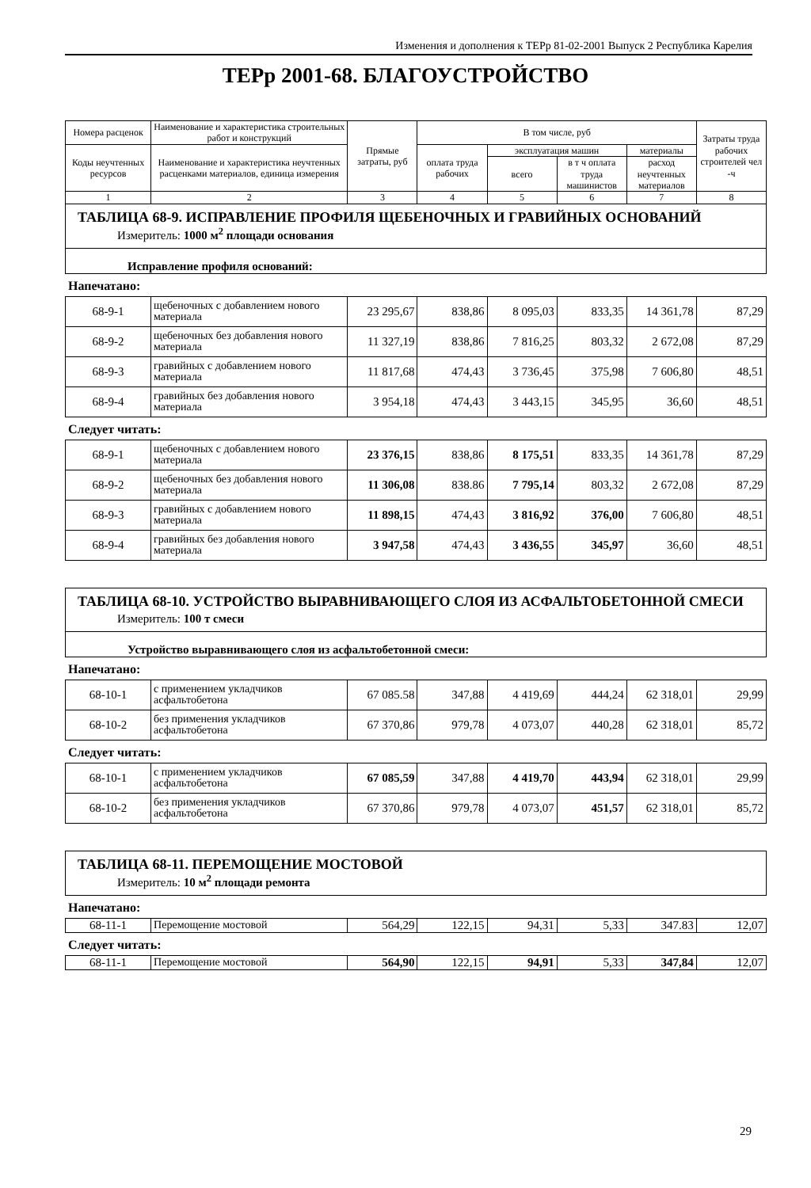Изменения и дополнения к ТЕРр 81-02-2001 Выпуск 2 Республика Карелия
ТЕРр 2001-68. БЛАГОУСТРОЙСТВО
| Номера расценок | Наименование и характеристика строительных работ и конструкций | Прямые затраты, руб | В том числе, руб | | | | Затраты труда рабочих строителей чел -ч |
| --- | --- | --- | --- | --- | --- | --- | --- |
| Коды неучтенных ресурсов | Наименование и характеристика неучтенных расценками материалов, единица измерения | | оплата труда рабочих | эксплуатация машин | | материалы | |
| | | | | всего | в т ч оплата труда машинистов | расход неучтенных материалов | |
| 1 | 2 | 3 | 4 | 5 | 6 | 7 | 8 |
ТАБЛИЦА 68-9. ИСПРАВЛЕНИЕ ПРОФИЛЯ ЩЕБЕНОЧНЫХ И ГРАВИЙНЫХ ОСНОВАНИЙ
Измеритель: 1000 м<sup>2</sup> площади основания
Исправление профиля оснований:
Напечатано:
| 68-9-1 | щебеночных с добавлением нового материала | 23 295,67 | 838,86 | 8 095,03 | 833,35 | 14 361,78 | 87,29 |
| 68-9-2 | щебеночных без добавления нового материала | 11 327,19 | 838,86 | 7 816,25 | 803,32 | 2 672,08 | 87,29 |
| 68-9-3 | гравийных с добавлением нового материала | 11 817,68 | 474,43 | 3 736,45 | 375,98 | 7 606,80 | 48,51 |
| 68-9-4 | гравийных без добавления нового материала | 3 954,18 | 474,43 | 3 443,15 | 345,95 | 36,60 | 48,51 |
Следует читать:
| 68-9-1 | щебеночных с добавлением нового материала | 23 376,15 | 838,86 | 8 175,51 | 833,35 | 14 361,78 | 87,29 |
| 68-9-2 | щебеночных без добавления нового материала | 11 306,08 | 838.86 | 7 795,14 | 803,32 | 2 672,08 | 87,29 |
| 68-9-3 | гравийных с добавлением нового материала | 11 898,15 | 474,43 | 3 816,92 | 376,00 | 7 606,80 | 48,51 |
| 68-9-4 | гравийных без добавления нового материала | 3 947,58 | 474,43 | 3 436,55 | 345,97 | 36,60 | 48,51 |
ТАБЛИЦА 68-10. УСТРОЙСТВО ВЫРАВНИВАЮЩЕГО СЛОЯ ИЗ АСФАЛЬТОБЕТОННОЙ СМЕСИ
Измеритель: 100 т смеси
Устройство выравнивающего слоя из асфальтобетонной смеси:
Напечатано:
| 68-10-1 | с применением укладчиков асфальтобетона | 67 085.58 | 347,88 | 4 419,69 | 444,24 | 62 318,01 | 29,99 |
| 68-10-2 | без применения укладчиков асфальтобетона | 67 370,86 | 979,78 | 4 073,07 | 440,28 | 62 318,01 | 85,72 |
Следует читать:
| 68-10-1 | с применением укладчиков асфальтобетона | 67 085,59 | 347,88 | 4 419,70 | 443,94 | 62 318,01 | 29,99 |
| 68-10-2 | без применения укладчиков асфальтобетона | 67 370,86 | 979,78 | 4 073,07 | 451,57 | 62 318,01 | 85,72 |
ТАБЛИЦА 68-11. ПЕРЕМОЩЕНИЕ МОСТОВОЙ
Измеритель: 10 м<sup>2</sup> площади ремонта
Напечатано:
| 68-11-1 | Перемощение мостовой | 564,29 | 122,15 | 94,31 | 5,33 | 347.83 | 12,07 |
Следует читать:
| 68-11-1 | Перемощение мостовой | 564,90 | 122,15 | 94,91 | 5,33 | 347,84 | 12,07 |
29